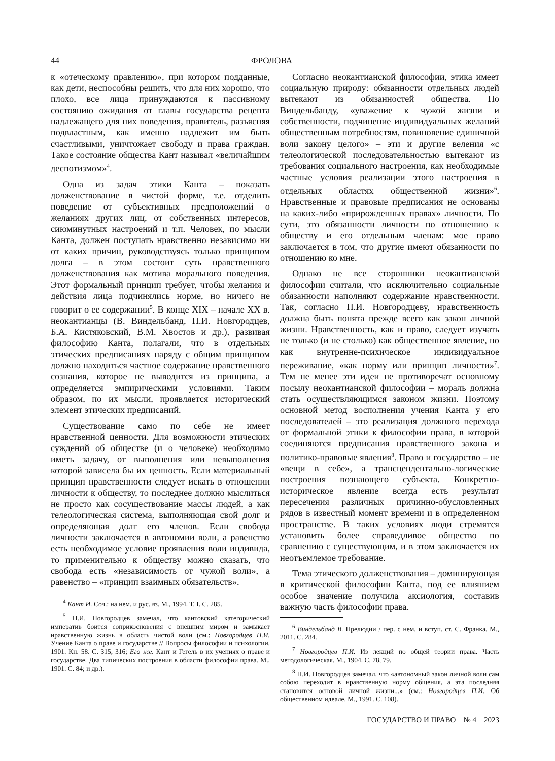44 ФРОЛОВА
к «отеческому правлению», при котором подданные, как дети, неспособны решить, что для них хорошо, что плохо, все лица принуждаются к пассивному состоянию ожидания от главы государства рецепта надлежащего для них поведения, правитель, разъясняя подвластным, как именно надлежит им быть счастливыми, уничтожает свободу и права граждан. Такое состояние общества Кант называл «величайшим деспотизмом»<sup>4</sup>.
Одна из задач этики Канта – показать долженствование в чистой форме, т.е. отделить поведение от субъективных предположений о желаниях других лиц, от собственных интересов, сиюминутных настроений и т.п. Человек, по мысли Канта, должен поступать нравственно независимо ни от каких причин, руководствуясь только принципом долга – в этом состоит суть нравственного долженствования как мотива морального поведения. Этот формальный принцип требует, чтобы желания и действия лица подчинялись норме, но ничего не говорит о ее содержании<sup>5</sup>. В конце XIX – начале XX в. неокантианцы (В. Виндельбанд, П.И. Новгородцев, Б.А. Кистяковский, В.М. Хвостов и др.), развивая философию Канта, полагали, что в отдельных этических предписаниях наряду с общим принципом должно находиться частное содержание нравственного сознания, которое не выводится из принципа, а определяется эмпирическими условиями. Таким образом, по их мысли, проявляется исторический элемент этических предписаний.
Существование само по себе не имеет нравственной ценности. Для возможности этических суждений об обществе (и о человеке) необходимо иметь задачу, от выполнения или невыполнения которой зависела бы их ценность. Если материальный принцип нравственности следует искать в отношении личности к обществу, то последнее должно мыслиться не просто как сосуществование массы людей, а как телеологическая система, выполняющая свой долг и определяющая долг его членов. Если свобода личности заключается в автономии воли, а равенство есть необходимое условие проявления воли индивида, то применительно к обществу можно сказать, что свобода есть «независимость от чужой воли», а равенство – «принцип взаимных обязательств».
<sup>4</sup> Кант И. Соч.: на нем. и рус. яз. М., 1994. Т. I. С. 285.
<sup>5</sup> П.И. Новгородцев замечал, что кантовский категорический императив боится соприкосновения с внешним миром и замыкает нравственную жизнь в область чистой воли (см.: Новгородцев П.И. Учение Канта о праве и государстве // Вопросы философии и психологии. 1901. Кн. 58. С. 315, 316; Его же. Кант и Гегель в их учениях о праве и государстве. Два типических построения в области философии права. М., 1901. С. 84; и др.).
Согласно неокантианской философии, этика имеет социальную природу: обязанности отдельных людей вытекают из обязанностей общества. По Виндельбанду, «уважение к чужой жизни и собственности, подчинение индивидуальных желаний общественным потребностям, повиновение единичной воли закону целого» – эти и другие веления «с телеологической последовательностью вытекают из требования социального настроения, как необходимые частные условия реализации этого настроения в отдельных областях общественной жизни»<sup>6</sup>. Нравственные и правовые предписания не основаны на каких-либо «прирожденных правах» личности. По сути, это обязанности личности по отношению к обществу и его отдельным членам: мое право заключается в том, что другие имеют обязанности по отношению ко мне.
Однако не все сторонники неокантианской философии считали, что исключительно социальные обязанности наполняют содержание нравственности. Так, согласно П.И. Новгородцеву, нравственность должна быть понята прежде всего как закон личной жизни. Нравственность, как и право, следует изучать не только (и не столько) как общественное явление, но как внутренне-психическое индивидуальное переживание, «как норму или принцип личности»<sup>7</sup>. Тем не менее эти идеи не противоречат основному посылу неокантианской философии – мораль должна стать осуществляющимся законом жизни. Поэтому основной метод восполнения учения Канта у его последователей – это реализация должного перехода от формальной этики к философии права, в которой соединяются предписания нравственного закона и политико-правовые явления<sup>8</sup>. Право и государство – не «вещи в себе», а трансцендентально-логические построения познающего субъекта. Конкретно-историческое явление всегда есть результат пересечения различных причинно-обусловленных рядов в известный момент времени и в определенном пространстве. В таких условиях люди стремятся установить более справедливое общество по сравнению с существующим, и в этом заключается их неотъемлемое требование.
Тема этического долженствования – доминирующая в критической философии Канта, под ее влиянием особое значение получила аксиология, составив важную часть философии права.
<sup>6</sup> Виндельбанд В. Прелюдии / пер. с нем. и вступ. ст. С. Франка. М., 2011. С. 284.
<sup>7</sup> Новгородцев П.И. Из лекций по общей теории права. Часть методологическая. М., 1904. С. 78, 79.
<sup>8</sup> П.И. Новгородцев замечал, что «автономный закон личной воли сам собою переходит в нравственную норму общения, а эта последняя становится основой личной жизни...» (см.: Новгородцев П.И. Об общественном идеале. М., 1991. С. 108).
ГОСУДАРСТВО И ПРАВО № 4 2023